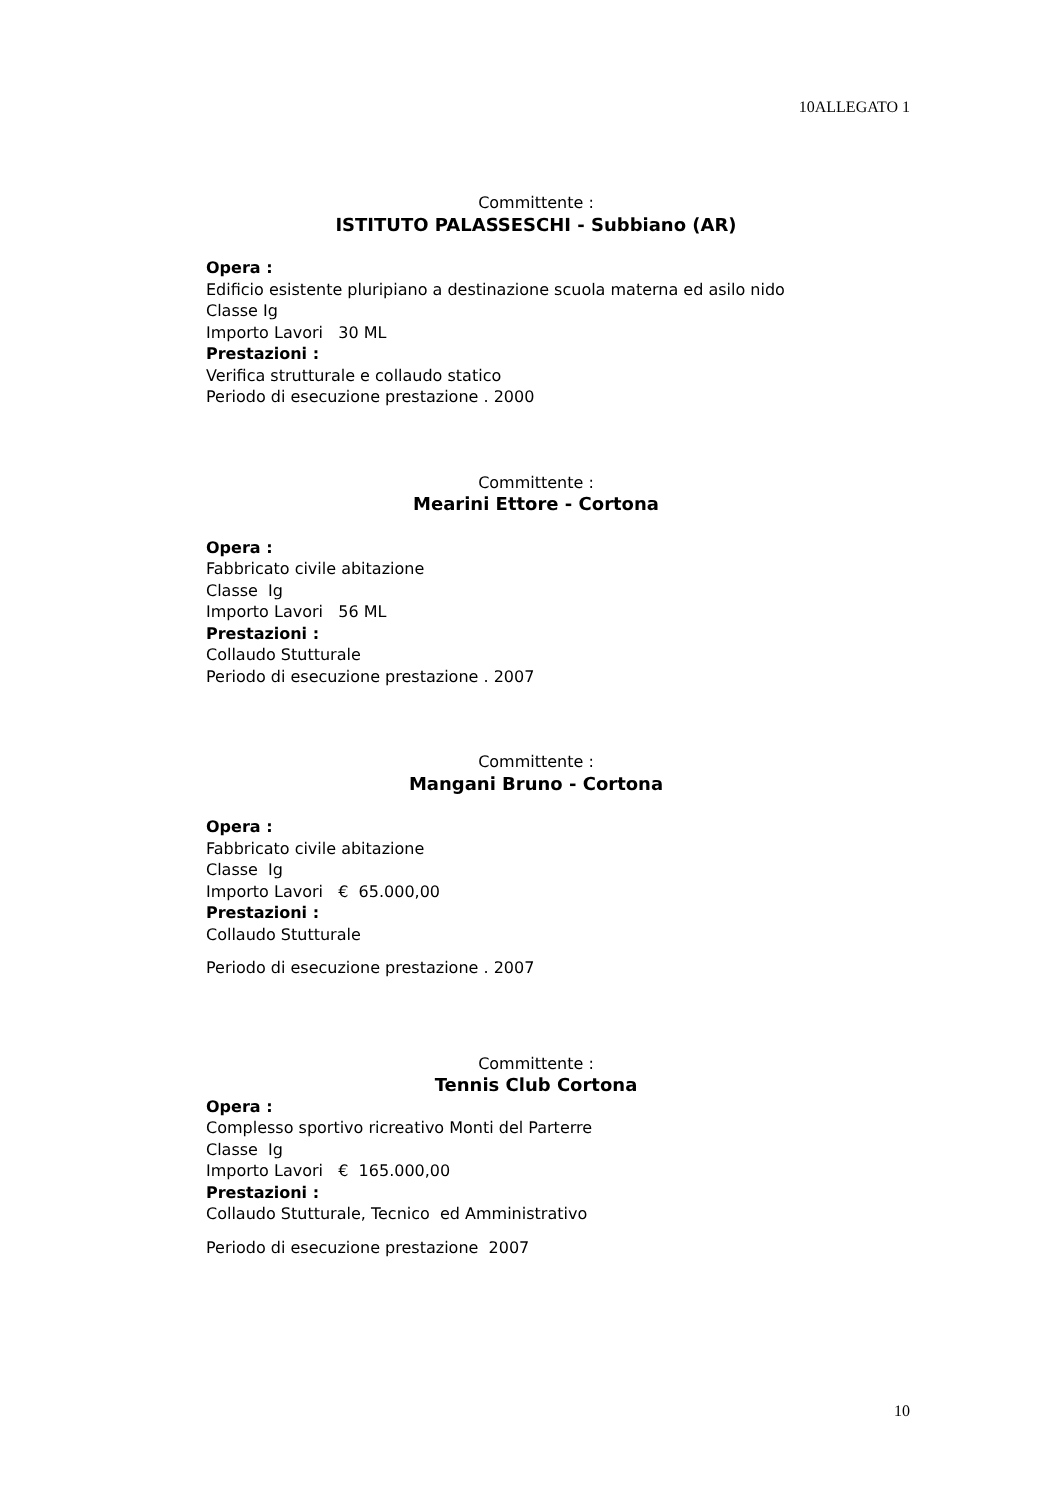10ALLEGATO 1
Committente :
ISTITUTO PALASSESCHI - Subbiano (AR)
Opera :
Edificio esistente pluripiano a destinazione scuola materna ed asilo nido
Classe Ig
Importo Lavori 30 ML
Prestazioni :
Verifica strutturale e collaudo statico
Periodo di esecuzione prestazione . 2000
Committente :
Mearini Ettore - Cortona
Opera :
Fabbricato civile abitazione
Classe Ig
Importo Lavori 56 ML
Prestazioni :
Collaudo Stutturale
Periodo di esecuzione prestazione . 2007
Committente :
Mangani Bruno - Cortona
Opera :
Fabbricato civile abitazione
Classe Ig
Importo Lavori € 65.000,00
Prestazioni :
Collaudo Stutturale
Periodo di esecuzione prestazione . 2007
Committente :
Tennis Club Cortona
Opera :
Complesso sportivo ricreativo Monti del Parterre
Classe Ig
Importo Lavori € 165.000,00
Prestazioni :
Collaudo Stutturale, Tecnico ed Amministrativo
Periodo di esecuzione prestazione 2007
10